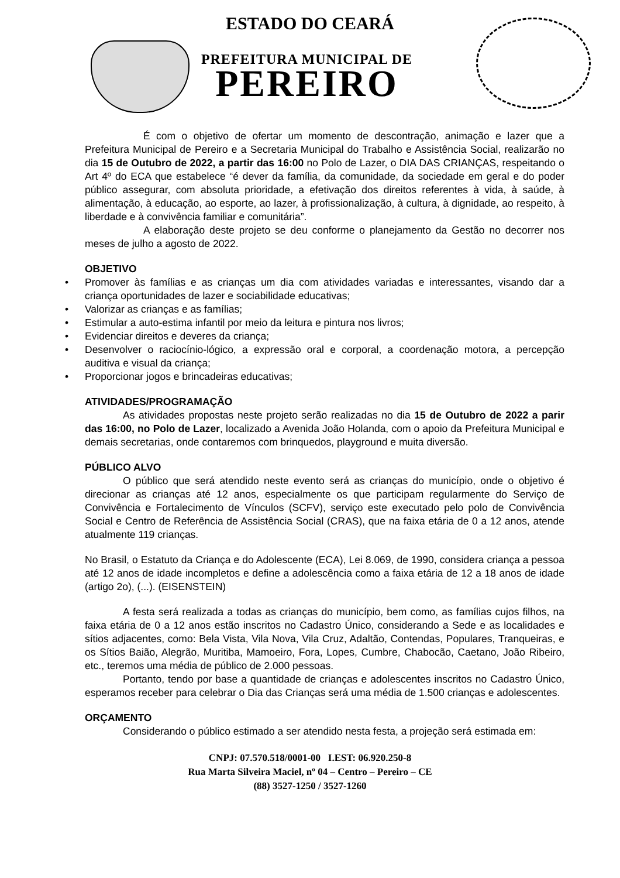ESTADO DO CEARÁ
PREFEITURA MUNICIPAL DE
PEREIRO
É com o objetivo de ofertar um momento de descontração, animação e lazer que a Prefeitura Municipal de Pereiro e a Secretaria Municipal do Trabalho e Assistência Social, realizarão no dia 15 de Outubro de 2022, a partir das 16:00 no Polo de Lazer, o DIA DAS CRIANÇAS, respeitando o Art 4º do ECA que estabelece “é dever da família, da comunidade, da sociedade em geral e do poder público assegurar, com absoluta prioridade, a efetivação dos direitos referentes à vida, à saúde, à alimentação, à educação, ao esporte, ao lazer, à profissionalização, à cultura, à dignidade, ao respeito, à liberdade e à convivência familiar e comunitária”.
A elaboração deste projeto se deu conforme o planejamento da Gestão no decorrer nos meses de julho a agosto de 2022.
OBJETIVO
• Promover às famílias e as crianças um dia com atividades variadas e interessantes, visando dar a criança oportunidades de lazer e sociabilidade educativas;
• Valorizar as crianças e as famílias;
• Estimular a auto-estima infantil por meio da leitura e pintura nos livros;
• Evidenciar direitos e deveres da criança;
• Desenvolver o raciocínio-lógico, a expressão oral e corporal, a coordenação motora, a percepção auditiva e visual da criança;
• Proporcionar jogos e brincadeiras educativas;
ATIVIDADES/PROGRAMAÇÃO
As atividades propostas neste projeto serão realizadas no dia 15 de Outubro de 2022 a parir das 16:00, no Polo de Lazer, localizado a Avenida João Holanda, com o apoio da Prefeitura Municipal e demais secretarias, onde contaremos com brinquedos, playground e muita diversão.
PÚBLICO ALVO
O público que será atendido neste evento será as crianças do município, onde o objetivo é direcionar as crianças até 12 anos, especialmente os que participam regularmente do Serviço de Convivência e Fortalecimento de Vínculos (SCFV), serviço este executado pelo polo de Convivência Social e Centro de Referência de Assistência Social (CRAS), que na faixa etária de 0 a 12 anos, atende atualmente 119 crianças.
No Brasil, o Estatuto da Criança e do Adolescente (ECA), Lei 8.069, de 1990, considera criança a pessoa até 12 anos de idade incompletos e define a adolescência como a faixa etária de 12 a 18 anos de idade (artigo 2o), (...). (EISENSTEIN)
A festa será realizada a todas as crianças do município, bem como, as famílias cujos filhos, na faixa etária de 0 a 12 anos estão inscritos no Cadastro Único, considerando a Sede e as localidades e sítios adjacentes, como: Bela Vista, Vila Nova, Vila Cruz, Adaltão, Contendas, Populares, Tranqueiras, e os Sítios Baião, Alegrão, Muritiba, Mamoeiro, Fora, Lopes, Cumbre, Chabocão, Caetano, João Ribeiro, etc., teremos uma média de público de 2.000 pessoas.
Portanto, tendo por base a quantidade de crianças e adolescentes inscritos no Cadastro Único, esperamos receber para celebrar o Dia das Crianças será uma média de 1.500 crianças e adolescentes.
ORÇAMENTO
Considerando o público estimado a ser atendido nesta festa, a projeção será estimada em:
CNPJ: 07.570.518/0001-00 I.EST: 06.920.250-8
Rua Marta Silveira Maciel, nº 04 – Centro – Pereiro – CE
(88) 3527-1250 / 3527-1260